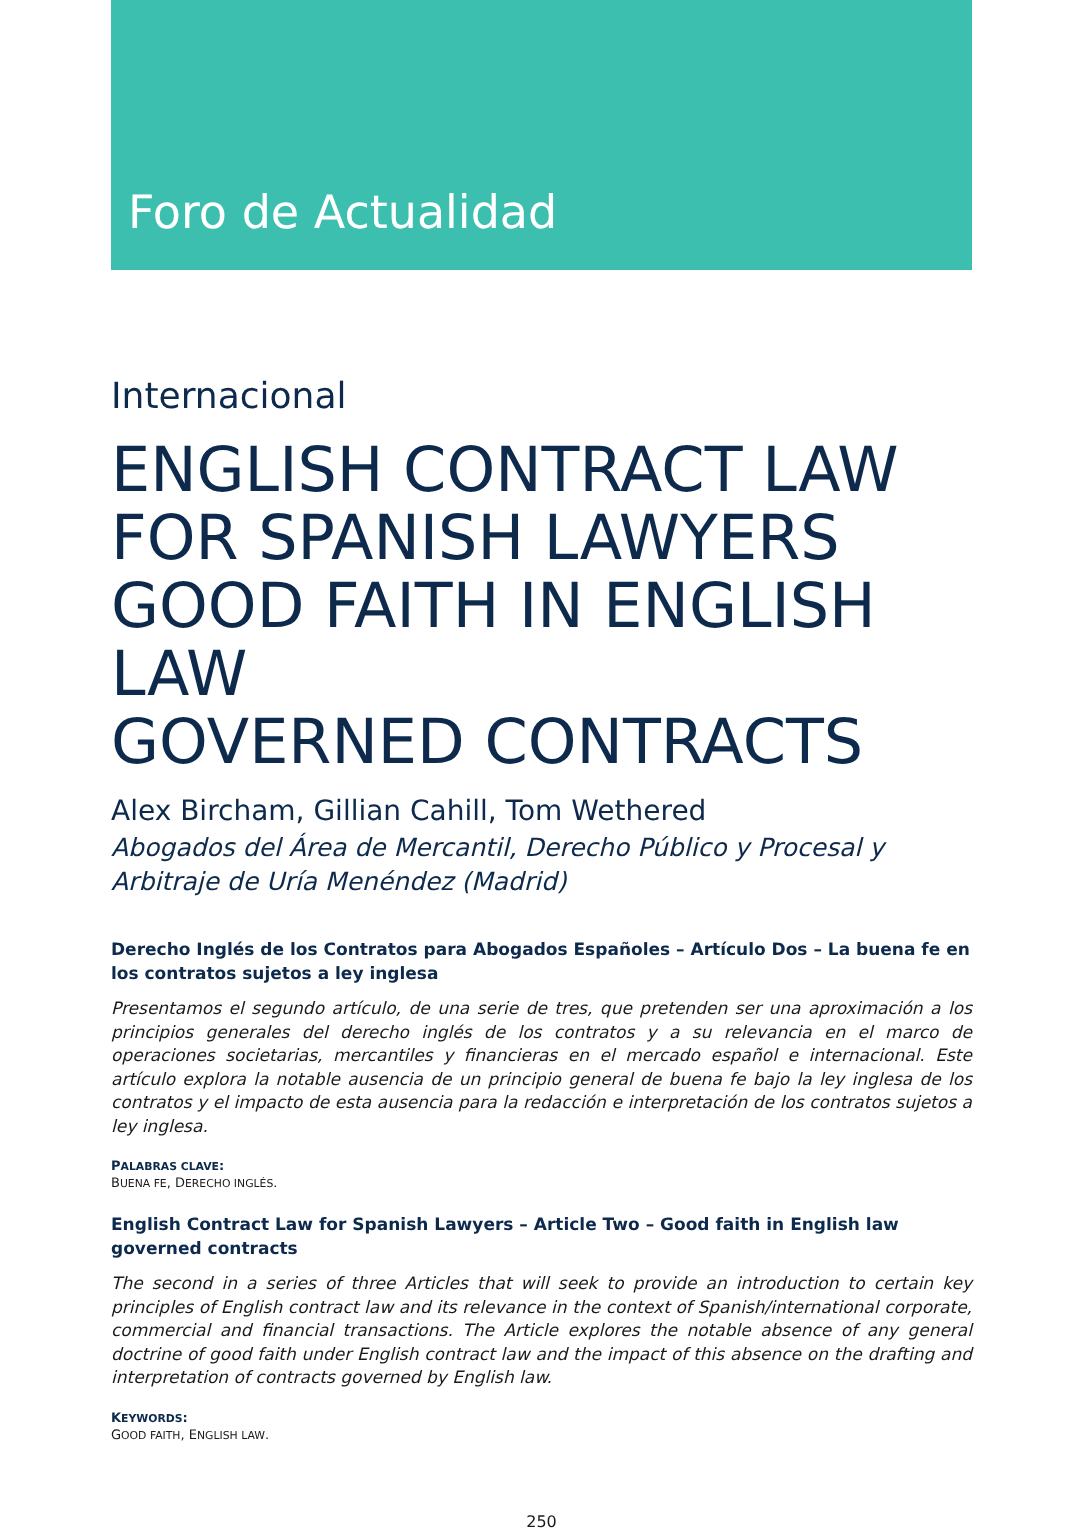Foro de Actualidad
Internacional
ENGLISH CONTRACT LAW
FOR SPANISH LAWYERS
GOOD FAITH IN ENGLISH LAW
GOVERNED CONTRACTS
Alex Bircham, Gillian Cahill, Tom Wethered
Abogados del Área de Mercantil, Derecho Público y Procesal y Arbitraje de Uría Menéndez (Madrid)
Derecho Inglés de los Contratos para Abogados Españoles – Artículo Dos – La buena fe en los contratos sujetos a ley inglesa
Presentamos el segundo artículo, de una serie de tres, que pretenden ser una aproximación a los principios generales del derecho inglés de los contratos y a su relevancia en el marco de operaciones societarias, mercantiles y financieras en el mercado español e internacional. Este artículo explora la notable ausencia de un principio general de buena fe bajo la ley inglesa de los contratos y el impacto de esta ausencia para la redacción e interpretación de los contratos sujetos a ley inglesa.
PALABRAS CLAVE:
BUENA FE, DERECHO INGLÉS.
English Contract Law for Spanish Lawyers – Article Two – Good faith in English law governed contracts
The second in a series of three Articles that will seek to provide an introduction to certain key principles of English contract law and its relevance in the context of Spanish/international corporate, commercial and financial transactions. The Article explores the notable absence of any general doctrine of good faith under English contract law and the impact of this absence on the drafting and interpretation of contracts governed by English law.
KEYWORDS:
GOOD FAITH, ENGLISH LAW.
250